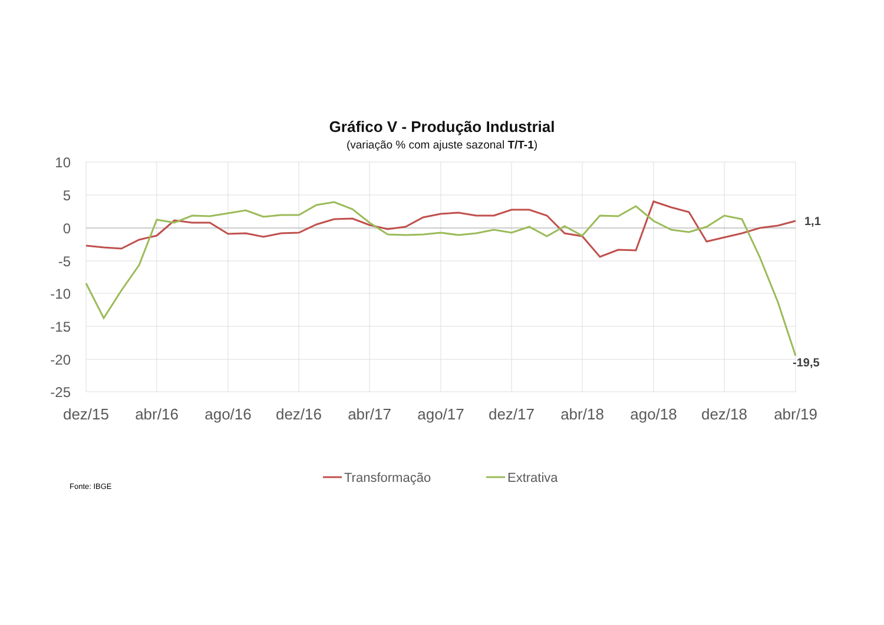Gráfico V - Produção Industrial
(variação % com ajuste sazonal T/T-1)
10
5
0
-5
-10
-15
-20
-25
dez/15
abr/16
ago/16
dez/16
abr/17
ago/17
dez/17
abr/18
ago/18
dez/18
abr/19
1,1
-19,5
Transformação
Extrativa
Fonte: IBGE